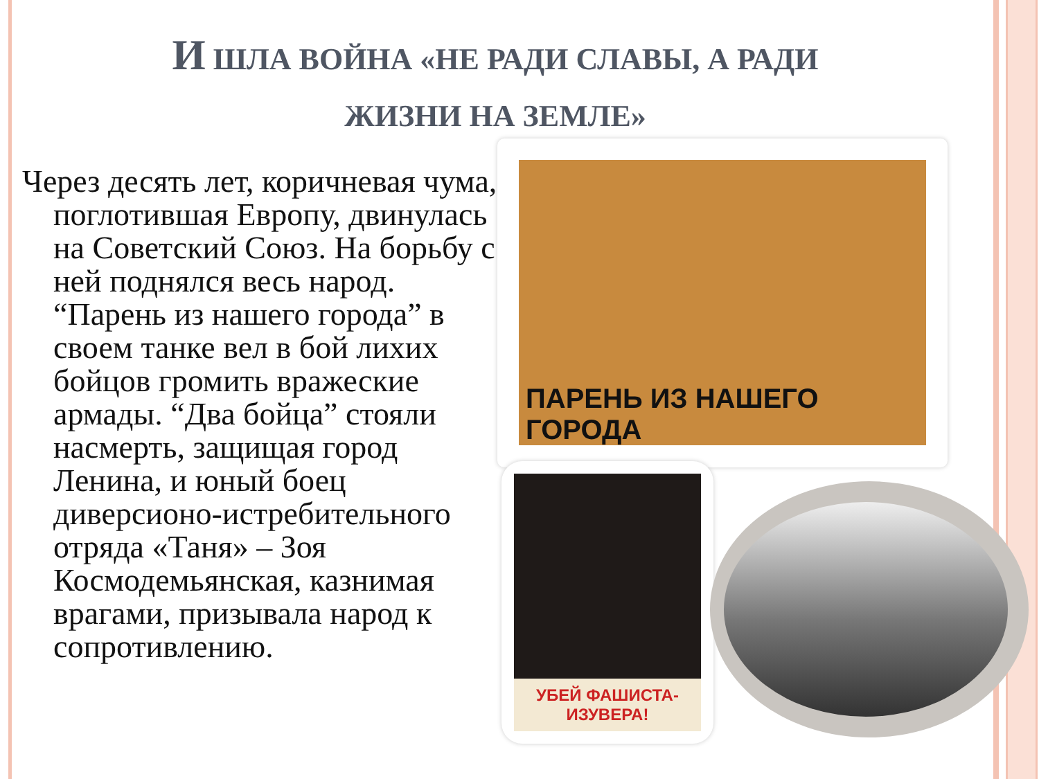И ШЛА ВОЙНА «НЕ РАДИ СЛАВЫ, А РАДИ
ЖИЗНИ НА ЗЕМЛЕ»
Через десять лет, коричневая чума, поглотившая Европу, двинулась на Советский Союз. На борьбу с ней поднялся весь народ. “Парень из нашего города” в своем танке вел в бой лихих бойцов громить вражеские армады. “Два бойца” стояли насмерть, защищая город Ленина, и юный боец диверсионо-истребительного отряда «Таня» – Зоя Космодемьянская, казнимая врагами, призывала народ к сопротивлению.
ПАРЕНЬ ИЗ НАШЕГО ГОРОДА
УБЕЙ ФАШИСТА-ИЗУВЕРА!